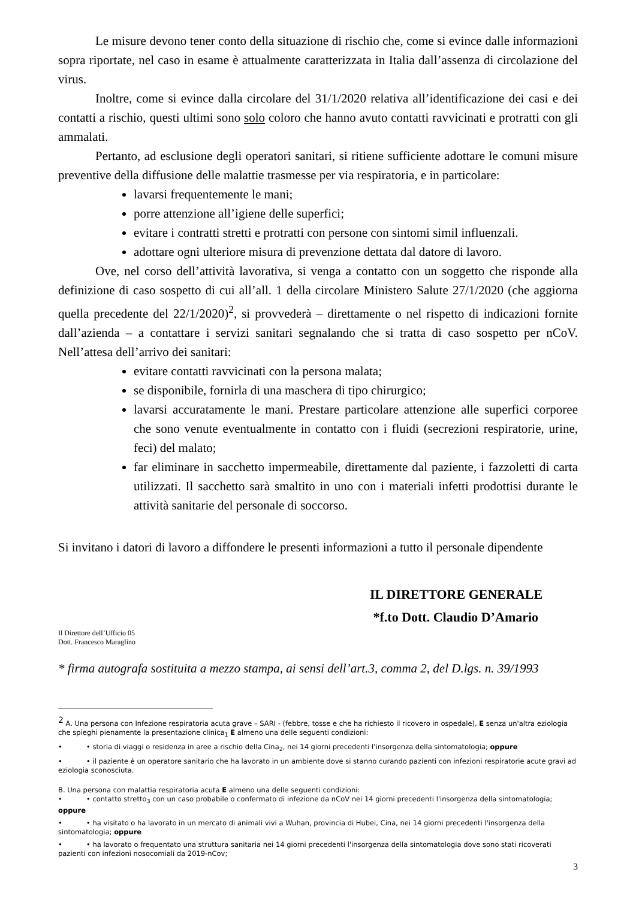Le misure devono tener conto della situazione di rischio che, come si evince dalle informazioni sopra riportate, nel caso in esame è attualmente caratterizzata in Italia dall’assenza di circolazione del virus.
Inoltre, come si evince dalla circolare del 31/1/2020 relativa all’identificazione dei casi e dei contatti a rischio, questi ultimi sono solo coloro che hanno avuto contatti ravvicinati e protratti con gli ammalati.
Pertanto, ad esclusione degli operatori sanitari, si ritiene sufficiente adottare le comuni misure preventive della diffusione delle malattie trasmesse per via respiratoria, e in particolare:
lavarsi frequentemente le mani;
porre attenzione all’igiene delle superfici;
evitare i contratti stretti e protratti con persone con sintomi simil influenzali.
adottare ogni ulteriore misura di prevenzione dettata dal datore di lavoro.
Ove, nel corso dell’attività lavorativa, si venga a contatto con un soggetto che risponde alla definizione di caso sospetto di cui all’all. 1 della circolare Ministero Salute 27/1/2020 (che aggiorna quella precedente del 22/1/2020)<sup>2</sup>, si provvederà – direttamente o nel rispetto di indicazioni fornite dall’azienda – a contattare i servizi sanitari segnalando che si tratta di caso sospetto per nCoV. Nell’attesa dell’arrivo dei sanitari:
evitare contatti ravvicinati con la persona malata;
se disponibile, fornirla di una maschera di tipo chirurgico;
lavarsi accuratamente le mani. Prestare particolare attenzione alle superfici corporee che sono venute eventualmente in contatto con i fluidi (secrezioni respiratorie, urine, feci) del malato;
far eliminare in sacchetto impermeabile, direttamente dal paziente, i fazzoletti di carta utilizzati. Il sacchetto sarà smaltito in uno con i materiali infetti prodottisi durante le attività sanitarie del personale di soccorso.
Si invitano i datori di lavoro a diffondere le presenti informazioni a tutto il personale dipendente
IL DIRETTORE GENERALE
*f.to Dott. Claudio D’Amario
Il Direttore dell’Ufficio 05
Dott. Francesco Maraglino
* firma autografa sostituita a mezzo stampa, ai sensi dell’art.3, comma 2, del D.lgs. n. 39/1993
<sup>2</sup> A. Una persona con Infezione respiratoria acuta grave – SARI - (febbre, tosse e che ha richiesto il ricovero in ospedale), E senza un'altra eziologia che spieghi pienamente la presentazione clinica<sub>1</sub> E almeno una delle seguenti condizioni:
• • storia di viaggi o residenza in aree a rischio della Cina<sub>2</sub>, nei 14 giorni precedenti l'insorgenza della sintomatologia; oppure
• • il paziente è un operatore sanitario che ha lavorato in un ambiente dove si stanno curando pazienti con infezioni respiratorie acute gravi ad eziologia sconosciuta.
B. Una persona con malattia respiratoria acuta E almeno una delle seguenti condizioni:
• • contatto stretto<sub>3</sub> con un caso probabile o confermato di infezione da nCoV nei 14 giorni precedenti l'insorgenza della sintomatologia; oppure
• • ha visitato o ha lavorato in un mercato di animali vivi a Wuhan, provincia di Hubei, Cina, nei 14 giorni precedenti l'insorgenza della sintomatologia; oppure
• • ha lavorato o frequentato una struttura sanitaria nei 14 giorni precedenti l'insorgenza della sintomatologia dove sono stati ricoverati pazienti con infezioni nosocomiali da 2019-nCov;
3